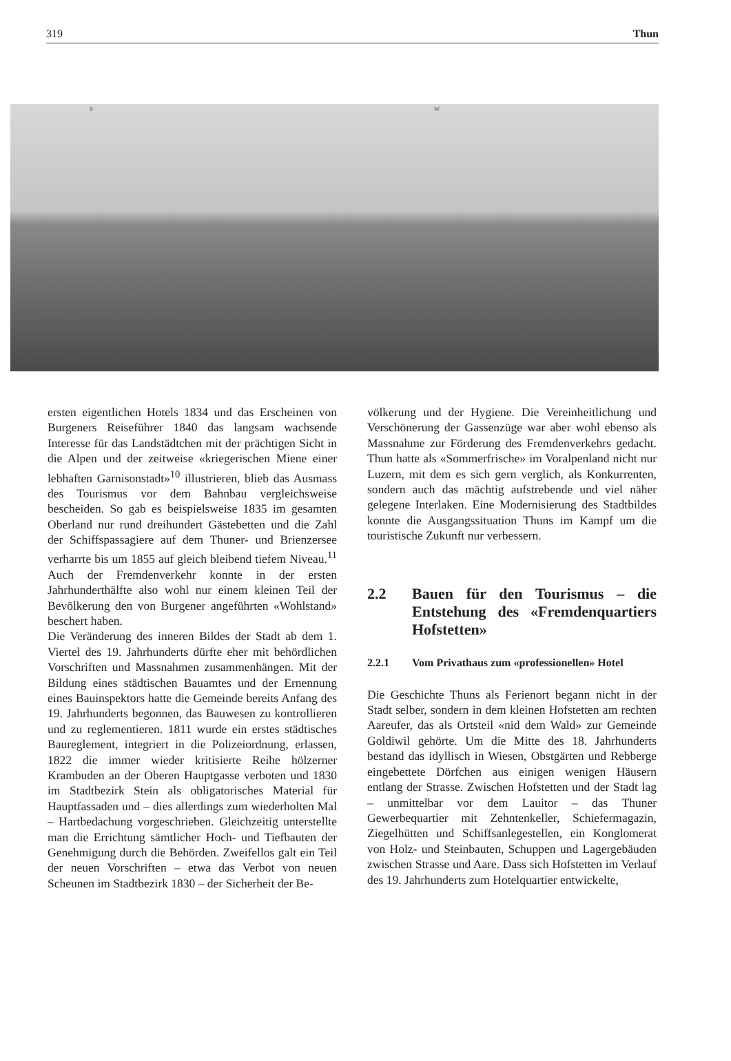319 Thun
S W
ersten eigentlichen Hotels 1834 und das Erscheinen von Burgeners Reiseführer 1840 das langsam wachsende Interesse für das Landstädtchen mit der prächtigen Sicht in die Alpen und der zeitweise «kriegerischen Miene einer lebhaften Garnisonstadt»<sup>10</sup> illustrieren, blieb das Ausmass des Tourismus vor dem Bahnbau vergleichsweise bescheiden. So gab es beispielsweise 1835 im gesamten Oberland nur rund dreihundert Gästebetten und die Zahl der Schiffspassagiere auf dem Thuner- und Brienzersee verharrte bis um 1855 auf gleich bleibend tiefem Niveau.<sup>11</sup> Auch der Fremdenverkehr konnte in der ersten Jahrhunderthälfte also wohl nur einem kleinen Teil der Bevölkerung den von Burgener angeführten «Wohlstand» beschert haben.
Die Veränderung des inneren Bildes der Stadt ab dem 1. Viertel des 19. Jahrhunderts dürfte eher mit behördlichen Vorschriften und Massnahmen zusammenhängen. Mit der Bildung eines städtischen Bauamtes und der Ernennung eines Bauinspektors hatte die Gemeinde bereits Anfang des 19. Jahrhunderts begonnen, das Bauwesen zu kontrollieren und zu reglementieren. 1811 wurde ein erstes städtisches Baureglement, integriert in die Polizeiordnung, erlassen, 1822 die immer wieder kritisierte Reihe hölzerner Krambuden an der Oberen Hauptgasse verboten und 1830 im Stadtbezirk Stein als obligatorisches Material für Hauptfassaden und – dies allerdings zum wiederholten Mal – Hartbedachung vorgeschrieben. Gleichzeitig unterstellte man die Errichtung sämtlicher Hoch- und Tiefbauten der Genehmigung durch die Behörden. Zweifellos galt ein Teil der neuen Vorschriften – etwa das Verbot von neuen Scheunen im Stadtbezirk 1830 – der Sicherheit der Be-
völkerung und der Hygiene. Die Vereinheitlichung und Verschönerung der Gassenzüge war aber wohl ebenso als Massnahme zur Förderung des Fremdenverkehrs gedacht. Thun hatte als «Sommerfrische» im Voralpenland nicht nur Luzern, mit dem es sich gern verglich, als Konkurrenten, sondern auch das mächtig aufstrebende und viel näher gelegene Interlaken. Eine Modernisierung des Stadtbildes konnte die Ausgangssituation Thuns im Kampf um die touristische Zukunft nur verbessern.
2.2 Bauen für den Tourismus – die Entstehung des «Fremdenquartiers Hofstetten»
2.2.1 Vom Privathaus zum «professionellen» Hotel
Die Geschichte Thuns als Ferienort begann nicht in der Stadt selber, sondern in dem kleinen Hofstetten am rechten Aareufer, das als Ortsteil «nid dem Wald» zur Gemeinde Goldiwil gehörte. Um die Mitte des 18. Jahrhunderts bestand das idyllisch in Wiesen, Obstgärten und Rebberge eingebettete Dörfchen aus einigen wenigen Häusern entlang der Strasse. Zwischen Hofstetten und der Stadt lag – unmittelbar vor dem Lauitor – das Thuner Gewerbequartier mit Zehntenkeller, Schiefermagazin, Ziegelhütten und Schiffsanlegestellen, ein Konglomerat von Holz- und Steinbauten, Schuppen und Lagergebäuden zwischen Strasse und Aare. Dass sich Hofstetten im Verlauf des 19. Jahrhunderts zum Hotelquartier entwickelte,